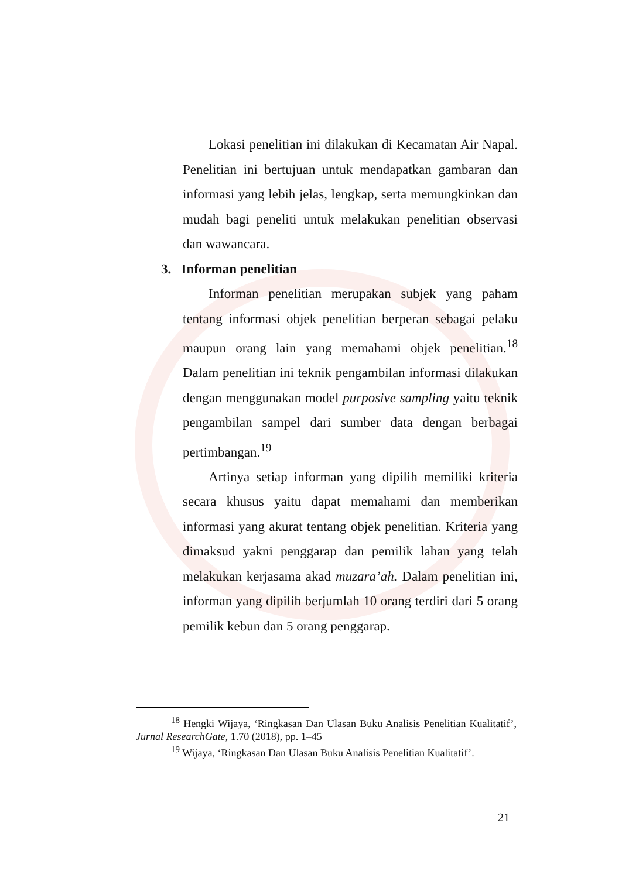Lokasi penelitian ini dilakukan di Kecamatan Air Napal. Penelitian ini bertujuan untuk mendapatkan gambaran dan informasi yang lebih jelas, lengkap, serta memungkinkan dan mudah bagi peneliti untuk melakukan penelitian observasi dan wawancara.
3. Informan penelitian
Informan penelitian merupakan subjek yang paham tentang informasi objek penelitian berperan sebagai pelaku maupun orang lain yang memahami objek penelitian.<sup>18</sup> Dalam penelitian ini teknik pengambilan informasi dilakukan dengan menggunakan model purposive sampling yaitu teknik pengambilan sampel dari sumber data dengan berbagai pertimbangan.<sup>19</sup>
Artinya setiap informan yang dipilih memiliki kriteria secara khusus yaitu dapat memahami dan memberikan informasi yang akurat tentang objek penelitian. Kriteria yang dimaksud yakni penggarap dan pemilik lahan yang telah melakukan kerjasama akad muzara’ah. Dalam penelitian ini, informan yang dipilih berjumlah 10 orang terdiri dari 5 orang pemilik kebun dan 5 orang penggarap.
<sup>18</sup> Hengki Wijaya, ‘Ringkasan Dan Ulasan Buku Analisis Penelitian Kualitatif’, Jurnal ResearchGate, 1.70 (2018), pp. 1–45
<sup>19</sup> Wijaya, ‘Ringkasan Dan Ulasan Buku Analisis Penelitian Kualitatif’.
21